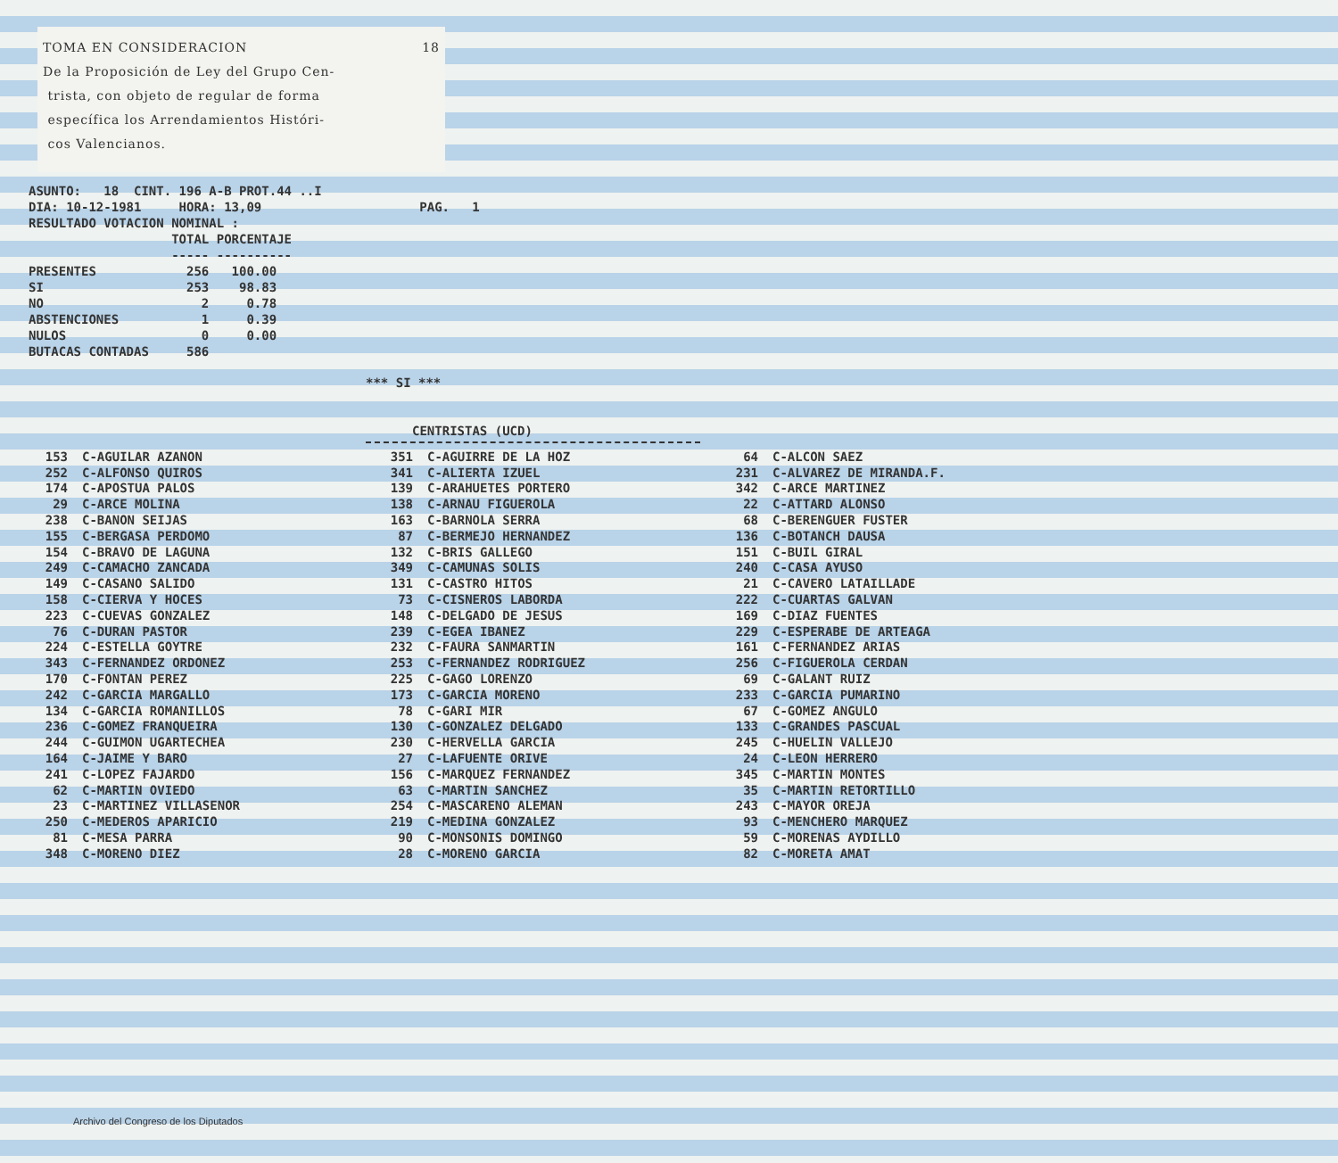18 TOMA EN CONSIDERACION
De la Proposición de Ley del Grupo Cen-
trista, con objeto de regular de forma
específica los Arrendamientos Históri-
cos Valencianos.
ASUNTO: 18 CINT. 196 A-B PROT.44 ..I DIA: 10-12-1981 HORA: 13,09 PAG. 1 RESULTADO VOTACION NOMINAL : TOTAL PORCENTAJE ----- ---------- PRESENTES 256 100.00 SI 253 98.83 NO 2 0.78 ABSTENCIONES 1 0.39 NULOS 0 0.00 BUTACAS CONTADAS 586
*** SI ***
CENTRISTAS (UCD)
| 153 | C-AGUILAR AZANON | 351 | C-AGUIRRE DE LA HOZ | 64 | C-ALCON SAEZ |
| 252 | C-ALFONSO QUIROS | 341 | C-ALIERTA IZUEL | 231 | C-ALVAREZ DE MIRANDA.F. |
| 174 | C-APOSTUA PALOS | 139 | C-ARAHUETES PORTERO | 342 | C-ARCE MARTINEZ |
| 29 | C-ARCE MOLINA | 138 | C-ARNAU FIGUEROLA | 22 | C-ATTARD ALONSO |
| 238 | C-BANON SEIJAS | 163 | C-BARNOLA SERRA | 68 | C-BERENGUER FUSTER |
| 155 | C-BERGASA PERDOMO | 87 | C-BERMEJO HERNANDEZ | 136 | C-BOTANCH DAUSA |
| 154 | C-BRAVO DE LAGUNA | 132 | C-BRIS GALLEGO | 151 | C-BUIL GIRAL |
| 249 | C-CAMACHO ZANCADA | 349 | C-CAMUNAS SOLIS | 240 | C-CASA AYUSO |
| 149 | C-CASANO SALIDO | 131 | C-CASTRO HITOS | 21 | C-CAVERO LATAILLADE |
| 158 | C-CIERVA Y HOCES | 73 | C-CISNEROS LABORDA | 222 | C-CUARTAS GALVAN |
| 223 | C-CUEVAS GONZALEZ | 148 | C-DELGADO DE JESUS | 169 | C-DIAZ FUENTES |
| 76 | C-DURAN PASTOR | 239 | C-EGEA IBANEZ | 229 | C-ESPERABE DE ARTEAGA |
| 224 | C-ESTELLA GOYTRE | 232 | C-FAURA SANMARTIN | 161 | C-FERNANDEZ ARIAS |
| 343 | C-FERNANDEZ ORDONEZ | 253 | C-FERNANDEZ RODRIGUEZ | 256 | C-FIGUEROLA CERDAN |
| 170 | C-FONTAN PEREZ | 225 | C-GAGO LORENZO | 69 | C-GALANT RUIZ |
| 242 | C-GARCIA MARGALLO | 173 | C-GARCIA MORENO | 233 | C-GARCIA PUMARINO |
| 134 | C-GARCIA ROMANILLOS | 78 | C-GARI MIR | 67 | C-GOMEZ ANGULO |
| 236 | C-GOMEZ FRANQUEIRA | 130 | C-GONZALEZ DELGADO | 133 | C-GRANDES PASCUAL |
| 244 | C-GUIMON UGARTECHEA | 230 | C-HERVELLA GARCIA | 245 | C-HUELIN VALLEJO |
| 164 | C-JAIME Y BARO | 27 | C-LAFUENTE ORIVE | 24 | C-LEON HERRERO |
| 241 | C-LOPEZ FAJARDO | 156 | C-MARQUEZ FERNANDEZ | 345 | C-MARTIN MONTES |
| 62 | C-MARTIN OVIEDO | 63 | C-MARTIN SANCHEZ | 35 | C-MARTIN RETORTILLO |
| 23 | C-MARTINEZ VILLASENOR | 254 | C-MASCARENO ALEMAN | 243 | C-MAYOR OREJA |
| 250 | C-MEDEROS APARICIO | 219 | C-MEDINA GONZALEZ | 93 | C-MENCHERO MARQUEZ |
| 81 | C-MESA PARRA | 90 | C-MONSONIS DOMINGO | 59 | C-MORENAS AYDILLO |
| 348 | C-MORENO DIEZ | 28 | C-MORENO GARCIA | 82 | C-MORETA AMAT |
Archivo del Congreso de los Diputados